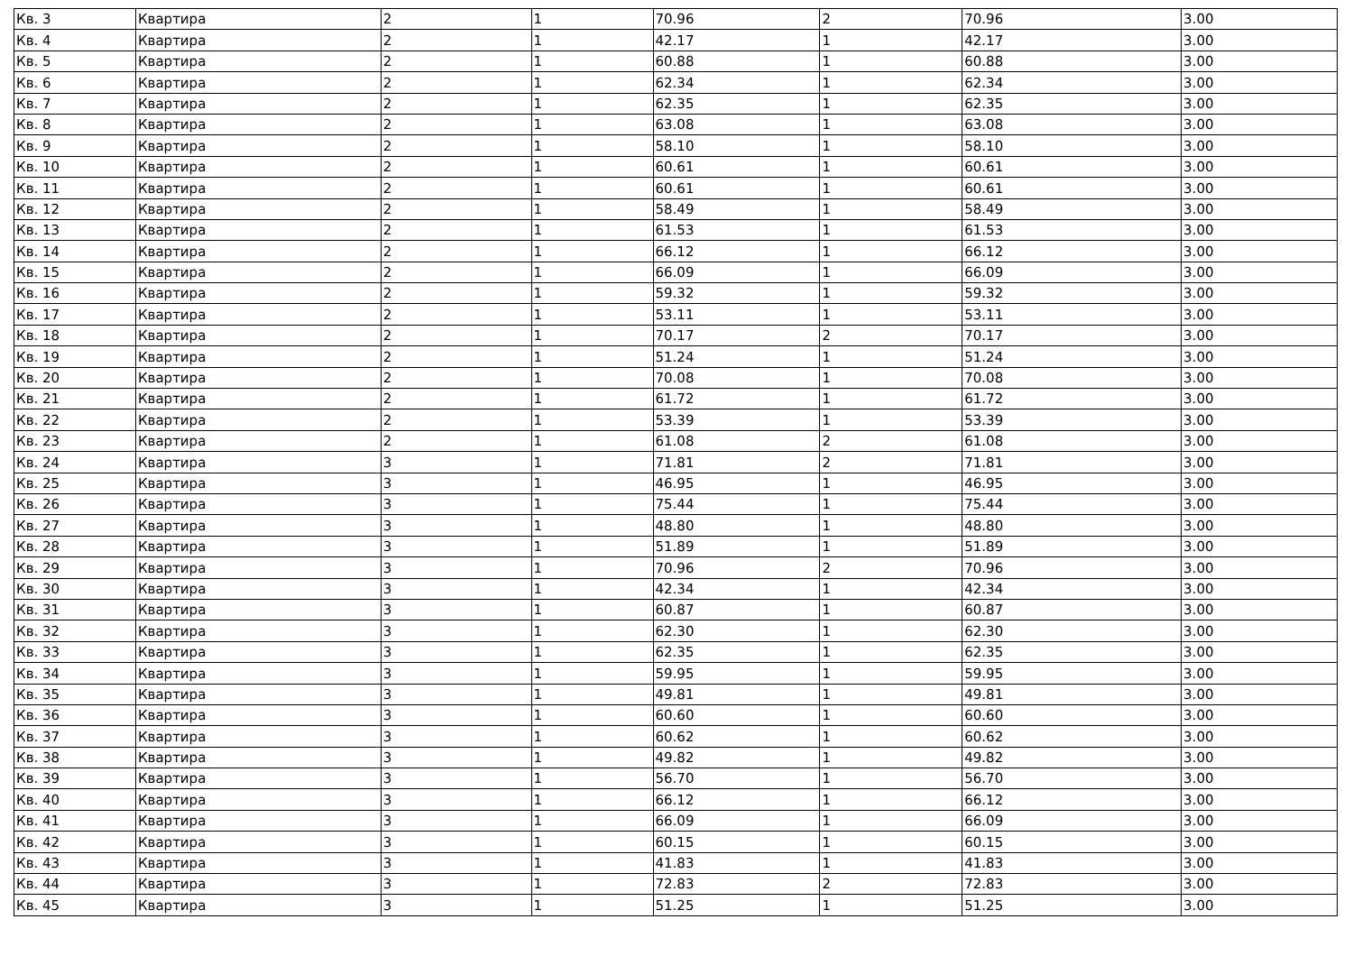| Кв. 3 | Квартира | 2 | 1 | 70.96 | 2 | 70.96 | 3.00 |
| Кв. 4 | Квартира | 2 | 1 | 42.17 | 1 | 42.17 | 3.00 |
| Кв. 5 | Квартира | 2 | 1 | 60.88 | 1 | 60.88 | 3.00 |
| Кв. 6 | Квартира | 2 | 1 | 62.34 | 1 | 62.34 | 3.00 |
| Кв. 7 | Квартира | 2 | 1 | 62.35 | 1 | 62.35 | 3.00 |
| Кв. 8 | Квартира | 2 | 1 | 63.08 | 1 | 63.08 | 3.00 |
| Кв. 9 | Квартира | 2 | 1 | 58.10 | 1 | 58.10 | 3.00 |
| Кв. 10 | Квартира | 2 | 1 | 60.61 | 1 | 60.61 | 3.00 |
| Кв. 11 | Квартира | 2 | 1 | 60.61 | 1 | 60.61 | 3.00 |
| Кв. 12 | Квартира | 2 | 1 | 58.49 | 1 | 58.49 | 3.00 |
| Кв. 13 | Квартира | 2 | 1 | 61.53 | 1 | 61.53 | 3.00 |
| Кв. 14 | Квартира | 2 | 1 | 66.12 | 1 | 66.12 | 3.00 |
| Кв. 15 | Квартира | 2 | 1 | 66.09 | 1 | 66.09 | 3.00 |
| Кв. 16 | Квартира | 2 | 1 | 59.32 | 1 | 59.32 | 3.00 |
| Кв. 17 | Квартира | 2 | 1 | 53.11 | 1 | 53.11 | 3.00 |
| Кв. 18 | Квартира | 2 | 1 | 70.17 | 2 | 70.17 | 3.00 |
| Кв. 19 | Квартира | 2 | 1 | 51.24 | 1 | 51.24 | 3.00 |
| Кв. 20 | Квартира | 2 | 1 | 70.08 | 1 | 70.08 | 3.00 |
| Кв. 21 | Квартира | 2 | 1 | 61.72 | 1 | 61.72 | 3.00 |
| Кв. 22 | Квартира | 2 | 1 | 53.39 | 1 | 53.39 | 3.00 |
| Кв. 23 | Квартира | 2 | 1 | 61.08 | 2 | 61.08 | 3.00 |
| Кв. 24 | Квартира | 3 | 1 | 71.81 | 2 | 71.81 | 3.00 |
| Кв. 25 | Квартира | 3 | 1 | 46.95 | 1 | 46.95 | 3.00 |
| Кв. 26 | Квартира | 3 | 1 | 75.44 | 1 | 75.44 | 3.00 |
| Кв. 27 | Квартира | 3 | 1 | 48.80 | 1 | 48.80 | 3.00 |
| Кв. 28 | Квартира | 3 | 1 | 51.89 | 1 | 51.89 | 3.00 |
| Кв. 29 | Квартира | 3 | 1 | 70.96 | 2 | 70.96 | 3.00 |
| Кв. 30 | Квартира | 3 | 1 | 42.34 | 1 | 42.34 | 3.00 |
| Кв. 31 | Квартира | 3 | 1 | 60.87 | 1 | 60.87 | 3.00 |
| Кв. 32 | Квартира | 3 | 1 | 62.30 | 1 | 62.30 | 3.00 |
| Кв. 33 | Квартира | 3 | 1 | 62.35 | 1 | 62.35 | 3.00 |
| Кв. 34 | Квартира | 3 | 1 | 59.95 | 1 | 59.95 | 3.00 |
| Кв. 35 | Квартира | 3 | 1 | 49.81 | 1 | 49.81 | 3.00 |
| Кв. 36 | Квартира | 3 | 1 | 60.60 | 1 | 60.60 | 3.00 |
| Кв. 37 | Квартира | 3 | 1 | 60.62 | 1 | 60.62 | 3.00 |
| Кв. 38 | Квартира | 3 | 1 | 49.82 | 1 | 49.82 | 3.00 |
| Кв. 39 | Квартира | 3 | 1 | 56.70 | 1 | 56.70 | 3.00 |
| Кв. 40 | Квартира | 3 | 1 | 66.12 | 1 | 66.12 | 3.00 |
| Кв. 41 | Квартира | 3 | 1 | 66.09 | 1 | 66.09 | 3.00 |
| Кв. 42 | Квартира | 3 | 1 | 60.15 | 1 | 60.15 | 3.00 |
| Кв. 43 | Квартира | 3 | 1 | 41.83 | 1 | 41.83 | 3.00 |
| Кв. 44 | Квартира | 3 | 1 | 72.83 | 2 | 72.83 | 3.00 |
| Кв. 45 | Квартира | 3 | 1 | 51.25 | 1 | 51.25 | 3.00 |